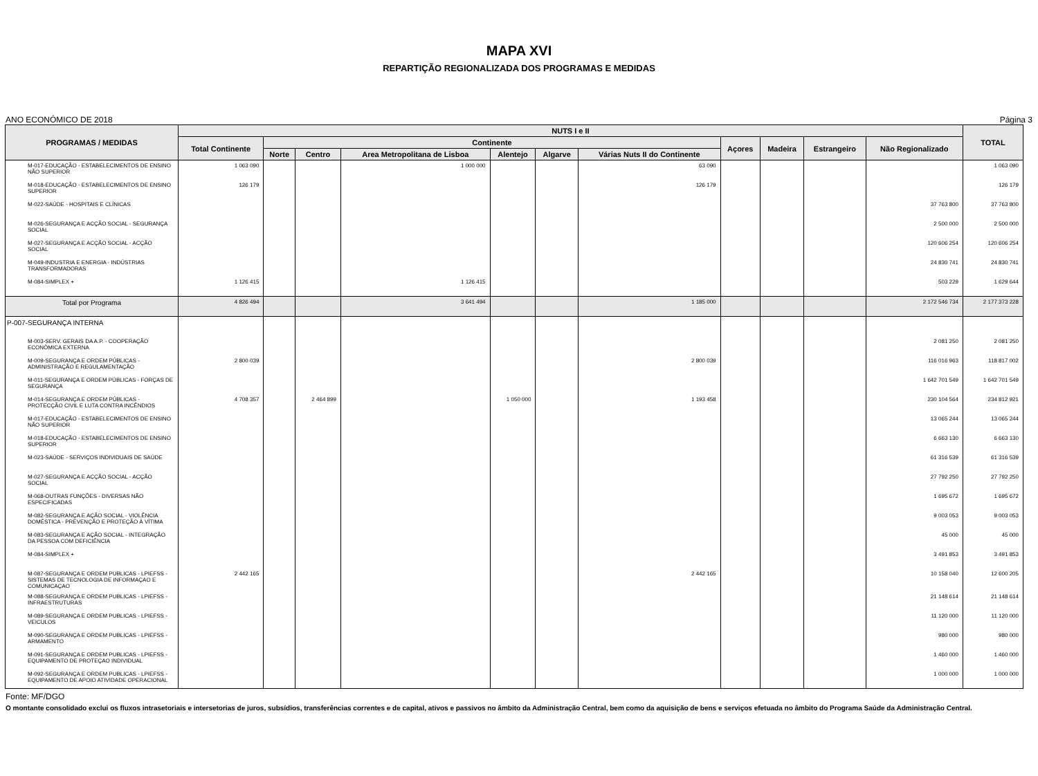MAPA XVI
REPARTIÇÃO REGIONALIZADA DOS PROGRAMAS E MEDIDAS
ANO ECONÓMICO DE 2018 Página 3
| PROGRAMAS / MEDIDAS | NUTS I e II | | | | | | | | | | | TOTAL |
| --- | --- | --- | --- | --- | --- | --- | --- | --- | --- | --- | --- | --- |
| | Total Continente | Continente | | | | | | Açores | Madeira | Estrangeiro | Não Regionalizado | |
| | | Norte | Centro | Area Metropolitana de Lisboa | Alentejo | Algarve | Várias Nuts II do Continente | | | | | |
| M-017-EDUCAÇÃO - ESTABELECIMENTOS DE ENSINO NÃO SUPERIOR | 1 063 090 | | | 1 000 000 | | | 63 090 | | | | | 1 063 090 |
| M-018-EDUCAÇÃO - ESTABELECIMENTOS DE ENSINO SUPERIOR | 126 179 | | | | | | 126 179 | | | | | 126 179 |
| M-022-SAÚDE - HOSPITAIS E CLÍNICAS | | | | | | | | | | | 37 763 800 | 37 763 800 |
| M-026-SEGURANÇA E ACÇÃO SOCIAL - SEGURANÇA SOCIAL | | | | | | | | | | | 2 500 000 | 2 500 000 |
| M-027-SEGURANÇA E ACÇÃO SOCIAL - ACÇÃO SOCIAL | | | | | | | | | | | 120 606 254 | 120 606 254 |
| M-049-INDUSTRIA E ENERGIA - INDÚSTRIAS TRANSFORMADORAS | | | | | | | | | | | 24 830 741 | 24 830 741 |
| M-084-SIMPLEX + | 1 126 415 | | | 1 126 415 | | | | | | | 503 229 | 1 629 644 |
| Total por Programa | 4 826 494 | | | 3 641 494 | | | 1 185 000 | | | | 2 172 546 734 | 2 177 373 228 |
| P-007-SEGURANÇA INTERNA | | | | | | | | | | | | |
| M-003-SERV. GERAIS DA A.P. - COOPERAÇÃO ECONÓMICA EXTERNA | | | | | | | | | | | 2 081 250 | 2 081 250 |
| M-009-SEGURANÇA E ORDEM PÚBLICAS - ADMINISTRAÇÃO E REGULAMENTAÇÃO | 2 800 039 | | | | | | 2 800 039 | | | | 116 016 963 | 118 817 002 |
| M-011-SEGURANÇA E ORDEM PÚBLICAS - FORÇAS DE SEGURANÇA | | | | | | | | | | | 1 642 701 549 | 1 642 701 549 |
| M-014-SEGURANÇA E ORDEM PÚBLICAS - PROTECÇÃO CIVIL E LUTA CONTRA INCÊNDIOS | 4 708 357 | | 2 464 899 | | 1 050 000 | | 1 193 458 | | | | 230 104 564 | 234 812 921 |
| M-017-EDUCAÇÃO - ESTABELECIMENTOS DE ENSINO NÃO SUPERIOR | | | | | | | | | | | 13 065 244 | 13 065 244 |
| M-018-EDUCAÇÃO - ESTABELECIMENTOS DE ENSINO SUPERIOR | | | | | | | | | | | 6 663 130 | 6 663 130 |
| M-023-SAÚDE - SERVIÇOS INDIVIDUAIS DE SAÚDE | | | | | | | | | | | 61 316 539 | 61 316 539 |
| M-027-SEGURANÇA E ACÇÃO SOCIAL - ACÇÃO SOCIAL | | | | | | | | | | | 27 792 250 | 27 792 250 |
| M-068-OUTRAS FUNÇÕES - DIVERSAS NÃO ESPECIFICADAS | | | | | | | | | | | 1 695 672 | 1 695 672 |
| M-082-SEGURANÇA E AÇÃO SOCIAL - VIOLÊNCIA DOMÉSTICA - PREVENÇÃO E PROTEÇÃO À VÍTIMA | | | | | | | | | | | 9 003 053 | 9 003 053 |
| M-083-SEGURANÇA E AÇÃO SOCIAL - INTEGRAÇÃO DA PESSOA COM DEFICIÊNCIA | | | | | | | | | | | 45 000 | 45 000 |
| M-084-SIMPLEX + | | | | | | | | | | | 3 491 853 | 3 491 853 |
| M-087-SEGURANÇA E ORDEM PUBLICAS - LPIEFSS - SISTEMAS DE TECNOLOGIA DE INFORMAÇAO E COMUNICAÇAO | 2 442 165 | | | | | | 2 442 165 | | | | 10 158 040 | 12 600 205 |
| M-088-SEGURANÇA E ORDEM PUBLICAS - LPIEFSS - INFRAESTRUTURAS | | | | | | | | | | | 21 148 614 | 21 148 614 |
| M-089-SEGURANÇA E ORDEM PUBLICAS - LPIEFSS - VEICULOS | | | | | | | | | | | 11 120 000 | 11 120 000 |
| M-090-SEGURANÇA E ORDEM PUBLICAS - LPIEFSS - ARMAMENTO | | | | | | | | | | | 980 000 | 980 000 |
| M-091-SEGURANÇA E ORDEM PUBLICAS - LPIEFSS - EQUIPAMENTO DE PROTEÇAO INDIVIDUAL | | | | | | | | | | | 1 460 000 | 1 460 000 |
| M-092-SEGURANÇA E ORDEM PUBLICAS - LPIEFSS - EQUIPAMENTO DE APOIO ATIVIDADE OPERACIONAL | | | | | | | | | | | 1 000 000 | 1 000 000 |
Fonte: MF/DGO
O montante consolidado exclui os fluxos intrasetoriais e intersetorias de juros, subsídios, transferências correntes e de capital, ativos e passivos no âmbito da Administração Central, bem como da aquisição de bens e serviços efetuada no âmbito do Programa Saúde da Administração Central.